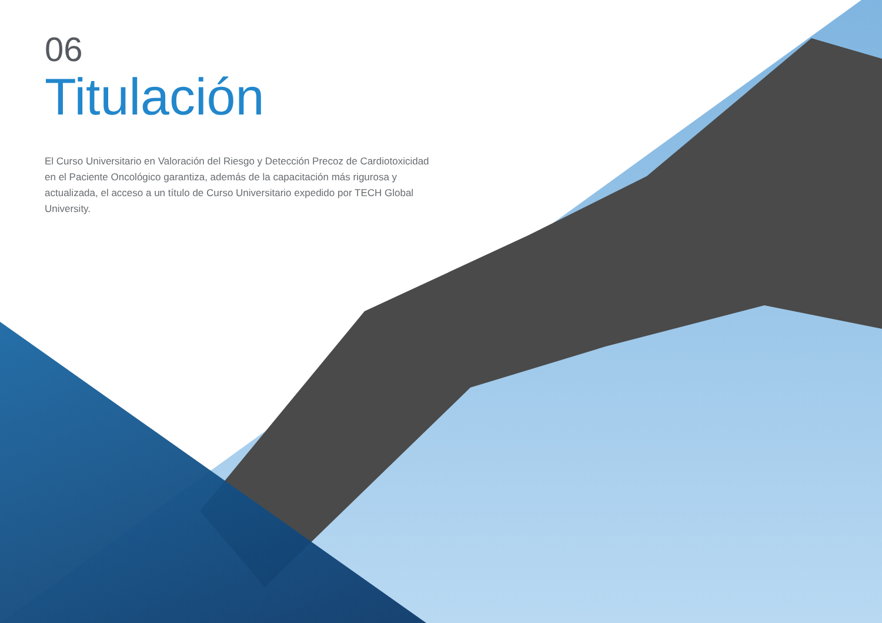06
Titulación
El Curso Universitario en Valoración del Riesgo y Detección Precoz de Cardiotoxicidad en el Paciente Oncológico garantiza, además de la capacitación más rigurosa y actualizada, el acceso a un título de Curso Universitario expedido por TECH Global University.